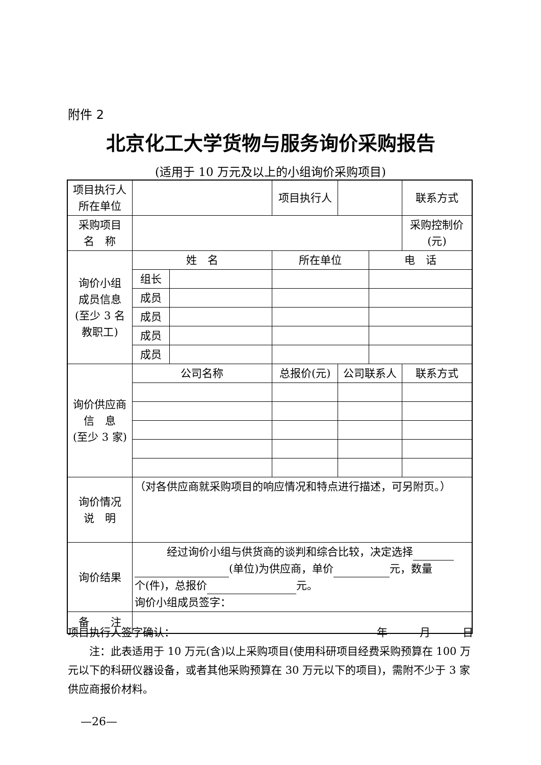附件 2
北京化工大学货物与服务询价采购报告
(适用于 10 万元及以上的小组询价采购项目)
| 项目执行人 所在单位 | | | 项目执行人 | | | 联系方式 |
| 采购项目 名 称 | | | | | | 采购控制价 (元) |
| 询价小组 成员信息 (至少 3 名 教职工) | 姓 名 | | 所在单位 | | 电 话 | |
| | 组长 | | | | | |
| | 成员 | | | | | |
| | 成员 | | | | | |
| | 成员 | | | | | |
| | 成员 | | | | | |
| 询价供应商 信 息 (至少 3 家) | 公司名称 | | 总报价(元) | 公司联系人 | | 联系方式 |
| 询价情况 说 明 | （对各供应商就采购项目的响应情况和特点进行描述，可另附页。） | | | | | |
| 询价结果 | 经过询价小组与供货商的谈判和综合比较，决定选择 (单位)为供应商，单价 元，数量 个(件)，总报价 元。 询价小组成员签字： | | | | | |
| 备 注 | | | | | | |
项目执行人签字确认： 年　　　月　　　日
　　注：此表适用于 10 万元(含)以上采购项目(使用科研项目经费采购预算在 100 万元以下的科研仪器设备，或者其他采购预算在 30 万元以下的项目)，需附不少于 3 家供应商报价材料。
—26—